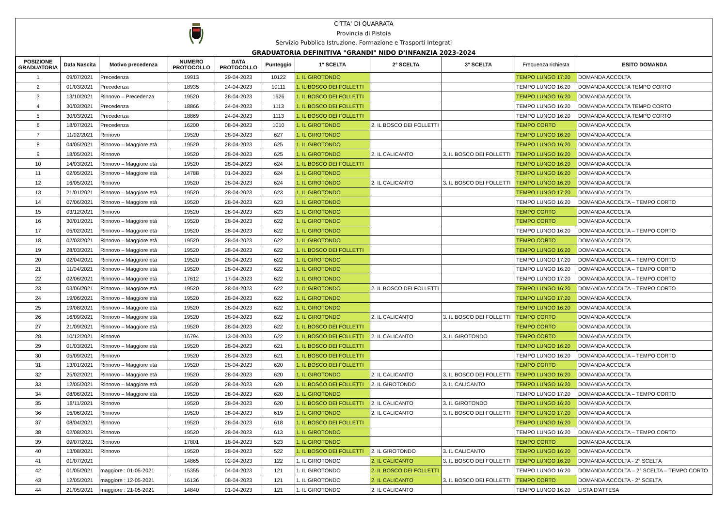CITTA’ DI QUARRATA
Provincia di Pistoia
Servizio Pubblica Istruzione, Formazione e Trasporti Integrati
GRADUATORIA DEFINITIVA "GRANDI" NIDO D’INFANZIA 2023-2024
| POSIZIONE GRADUATORIA | Data Nascita | Motivo precedenza | NUMERO PROTOCOLLO | DATA PROTOCOLLO | Punteggio | 1° SCELTA | 2° SCELTA | 3° SCELTA | Frequenza richiesta | ESITO DOMANDA |
| --- | --- | --- | --- | --- | --- | --- | --- | --- | --- | --- |
| 1 | 09/07/2021 | Precedenza | 19913 | 29-04-2023 | 10122 | 1. IL GIROTONDO | | | TEMPO LUNGO 17:20 | DOMANDA ACCOLTA |
| 2 | 01/03/2021 | Precedenza | 18935 | 24-04-2023 | 10111 | 1. IL BOSCO DEI FOLLETTI | | | TEMPO LUNGO 16:20 | DOMANDA ACCOLTA TEMPO CORTO |
| 3 | 13/10/2021 | Rinnovo – Precedenza | 19520 | 28-04-2023 | 1626 | 1. IL BOSCO DEI FOLLETTI | | | TEMPO LUNGO 16:20 | DOMANDA ACCOLTA |
| 4 | 30/03/2021 | Precedenza | 18866 | 24-04-2023 | 1113 | 1. IL BOSCO DEI FOLLETTI | | | TEMPO LUNGO 16:20 | DOMANDA ACCOLTA TEMPO CORTO |
| 5 | 30/03/2021 | Precedenza | 18869 | 24-04-2023 | 1113 | 1. IL BOSCO DEI FOLLETTI | | | TEMPO LUNGO 16:20 | DOMANDA ACCOLTA TEMPO CORTO |
| 6 | 18/07/2021 | Precedenza | 16200 | 08-04-2023 | 1010 | 1. IL GIROTONDO | 2. IL BOSCO DEI FOLLETTI | | TEMPO CORTO | DOMANDA ACCOLTA |
| 7 | 11/02/2021 | Rinnovo | 19520 | 28-04-2023 | 627 | 1. IL GIROTONDO | | | TEMPO LUNGO 16:20 | DOMANDA ACCOLTA |
| 8 | 04/05/2021 | Rinnovo – Maggiore età | 19520 | 28-04-2023 | 625 | 1. IL GIROTONDO | | | TEMPO LUNGO 16:20 | DOMANDA ACCOLTA |
| 9 | 18/05/2021 | Rinnovo | 19520 | 28-04-2023 | 625 | 1. IL GIROTONDO | 2. IL CALICANTO | 3. IL BOSCO DEI FOLLETTI | TEMPO LUNGO 16:20 | DOMANDA ACCOLTA |
| 10 | 14/03/2021 | Rinnovo – Maggiore età | 19520 | 28-04-2023 | 624 | 1. IL BOSCO DEI FOLLETTI | | | TEMPO LUNGO 16:20 | DOMANDA ACCOLTA |
| 11 | 02/05/2021 | Rinnovo – Maggiore età | 14788 | 01-04-2023 | 624 | 1. IL GIROTONDO | | | TEMPO LUNGO 16:20 | DOMANDA ACCOLTA |
| 12 | 16/05/2021 | Rinnovo | 19520 | 28-04-2023 | 624 | 1. IL GIROTONDO | 2. IL CALICANTO | 3. IL BOSCO DEI FOLLETTI | TEMPO LUNGO 16:20 | DOMANDA ACCOLTA |
| 13 | 21/01/2021 | Rinnovo – Maggiore età | 19520 | 28-04-2023 | 623 | 1. IL GIROTONDO | | | TEMPO LUNGO 17:20 | DOMANDA ACCOLTA |
| 14 | 07/06/2021 | Rinnovo – Maggiore età | 19520 | 28-04-2023 | 623 | 1. IL GIROTONDO | | | TEMPO LUNGO 16:20 | DOMANDA ACCOLTA – TEMPO CORTO |
| 15 | 03/12/2021 | Rinnovo | 19520 | 28-04-2023 | 623 | 1. IL GIROTONDO | | | TEMPO CORTO | DOMANDA ACCOLTA |
| 16 | 30/01/2021 | Rinnovo – Maggiore età | 19520 | 28-04-2023 | 622 | 1. IL GIROTONDO | | | TEMPO CORTO | DOMANDA ACCOLTA |
| 17 | 05/02/2021 | Rinnovo – Maggiore età | 19520 | 28-04-2023 | 622 | 1. IL GIROTONDO | | | TEMPO LUNGO 16:20 | DOMANDA ACCOLTA – TEMPO CORTO |
| 18 | 02/03/2021 | Rinnovo – Maggiore età | 19520 | 28-04-2023 | 622 | 1. IL GIROTONDO | | | TEMPO CORTO | DOMANDA ACCOLTA |
| 19 | 28/03/2021 | Rinnovo – Maggiore età | 19520 | 28-04-2023 | 622 | 1. IL BOSCO DEI FOLLETTI | | | TEMPO LUNGO 16:20 | DOMANDA ACCOLTA |
| 20 | 02/04/2021 | Rinnovo – Maggiore età | 19520 | 28-04-2023 | 622 | 1. IL GIROTONDO | | | TEMPO LUNGO 17:20 | DOMANDA ACCOLTA – TEMPO CORTO |
| 21 | 11/04/2021 | Rinnovo – Maggiore età | 19520 | 28-04-2023 | 622 | 1. IL GIROTONDO | | | TEMPO LUNGO 16:20 | DOMANDA ACCOLTA – TEMPO CORTO |
| 22 | 02/06/2021 | Rinnovo – Maggiore età | 17612 | 17-04-2023 | 622 | 1. IL GIROTONDO | | | TEMPO LUNGO 17:20 | DOMANDA ACCOLTA – TEMPO CORTO |
| 23 | 03/06/2021 | Rinnovo – Maggiore età | 19520 | 28-04-2023 | 622 | 1. IL GIROTONDO | 2. IL BOSCO DEI FOLLETTI | | TEMPO LUNGO 16:20 | DOMANDA ACCOLTA – TEMPO CORTO |
| 24 | 19/06/2021 | Rinnovo – Maggiore età | 19520 | 28-04-2023 | 622 | 1. IL GIROTONDO | | | TEMPO LUNGO 17:20 | DOMANDA ACCOLTA |
| 25 | 19/08/2021 | Rinnovo – Maggiore età | 19520 | 28-04-2023 | 622 | 1. IL GIROTONDO | | | TEMPO LUNGO 16:20 | DOMANDA ACCOLTA |
| 26 | 16/09/2021 | Rinnovo – Maggiore età | 19520 | 28-04-2023 | 622 | 1. IL GIROTONDO | 2. IL CALICANTO | 3. IL BOSCO DEI FOLLETTI | TEMPO CORTO | DOMANDA ACCOLTA |
| 27 | 21/09/2021 | Rinnovo – Maggiore età | 19520 | 28-04-2023 | 622 | 1. IL BOSCO DEI FOLLETTI | | | TEMPO CORTO | DOMANDA ACCOLTA |
| 28 | 10/12/2021 | Rinnovo | 16794 | 13-04-2023 | 622 | 1. IL BOSCO DEI FOLLETTI | 2. IL CALICANTO | 3. IL GIROTONDO | TEMPO CORTO | DOMANDA ACCOLTA |
| 29 | 01/03/2021 | Rinnovo – Maggiore età | 19520 | 28-04-2023 | 621 | 1. IL BOSCO DEI FOLLETTI | | | TEMPO LUNGO 16:20 | DOMANDA ACCOLTA |
| 30 | 05/09/2021 | Rinnovo | 19520 | 28-04-2023 | 621 | 1. IL BOSCO DEI FOLLETTI | | | TEMPO LUNGO 16:20 | DOMANDA ACCOLTA – TEMPO CORTO |
| 31 | 13/01/2021 | Rinnovo – Maggiore età | 19520 | 28-04-2023 | 620 | 1. IL BOSCO DEI FOLLETTI | | | TEMPO CORTO | DOMANDA ACCOLTA |
| 32 | 25/02/2021 | Rinnovo – Maggiore età | 19520 | 28-04-2023 | 620 | 1. IL GIROTONDO | 2. IL CALICANTO | 3. IL BOSCO DEI FOLLETTI | TEMPO LUNGO 16:20 | DOMANDA ACCOLTA |
| 33 | 12/05/2021 | Rinnovo – Maggiore età | 19520 | 28-04-2023 | 620 | 1. IL BOSCO DEI FOLLETTI | 2. IL GIROTONDO | 3. IL CALICANTO | TEMPO LUNGO 16:20 | DOMANDA ACCOLTA |
| 34 | 08/06/2021 | Rinnovo – Maggiore età | 19520 | 28-04-2023 | 620 | 1. IL GIROTONDO | | | TEMPO LUNGO 17:20 | DOMANDA ACCOLTA – TEMPO CORTO |
| 35 | 18/11/2021 | Rinnovo | 19520 | 28-04-2023 | 620 | 1. IL BOSCO DEI FOLLETTI | 2. IL CALICANTO | 3. IL GIROTONDO | TEMPO LUNGO 16:20 | DOMANDA ACCOLTA |
| 36 | 15/06/2021 | Rinnovo | 19520 | 28-04-2023 | 619 | 1. IL GIROTONDO | 2. IL CALICANTO | 3. IL BOSCO DEI FOLLETTI | TEMPO LUNGO 17:20 | DOMANDA ACCOLTA |
| 37 | 08/04/2021 | Rinnovo | 19520 | 28-04-2023 | 618 | 1. IL BOSCO DEI FOLLETTI | | | TEMPO LUNGO 16:20 | DOMANDA ACCOLTA |
| 38 | 02/08/2021 | Rinnovo | 19520 | 28-04-2023 | 613 | 1. IL GIROTONDO | | | TEMPO LUNGO 16:20 | DOMANDA ACCOLTA – TEMPO CORTO |
| 39 | 09/07/2021 | Rinnovo | 17801 | 18-04-2023 | 523 | 1. IL GIROTONDO | | | TEMPO CORTO | DOMANDA ACCOLTA |
| 40 | 13/08/2021 | Rinnovo | 19520 | 28-04-2023 | 522 | 1. IL BOSCO DEI FOLLETTI | 2. IL GIROTONDO | 3. IL CALICANTO | TEMPO LUNGO 16:20 | DOMANDA ACCOLTA |
| 41 | 01/07/2021 | | 14865 | 02-04-2023 | 122 | 1. IL GIROTONDO | 2. IL CALICANTO | 3. IL BOSCO DEI FOLLETTI | TEMPO LUNGO 16:20 | DOMANDA ACCOLTA - 2° SCELTA |
| 42 | 01/05/2021 | maggiore : 01-05-2021 | 15355 | 04-04-2023 | 121 | 1. IL GIROTONDO | 2. IL BOSCO DEI FOLLETTI | | TEMPO LUNGO 16:20 | DOMANDA ACCOLTA – 2° SCELTA – TEMPO CORTO |
| 43 | 12/05/2021 | maggiore : 12-05-2021 | 16136 | 08-04-2023 | 121 | 1. IL GIROTONDO | 2. IL CALICANTO | 3. IL BOSCO DEI FOLLETTI | TEMPO CORTO | DOMANDA ACCOLTA - 2° SCELTA |
| 44 | 21/05/2021 | maggiore : 21-05-2021 | 14840 | 01-04-2023 | 121 | 1. IL GIROTONDO | 2. IL CALICANTO | | TEMPO LUNGO 16:20 | LISTA D'ATTESA |